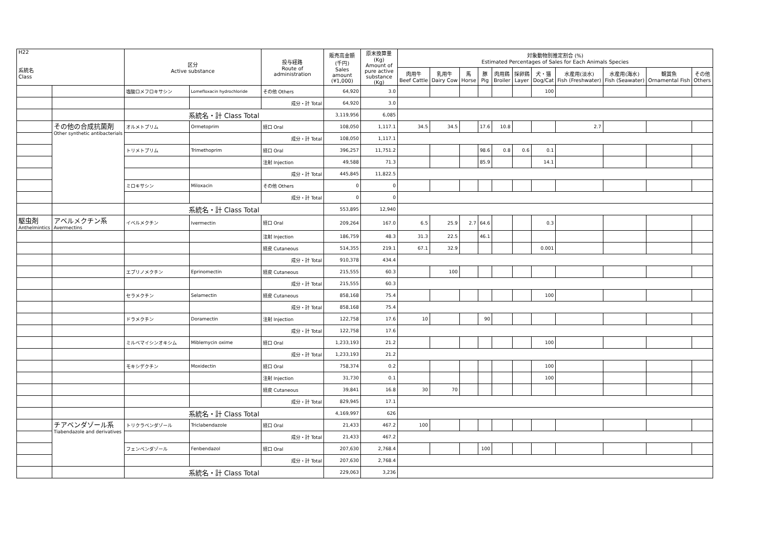| H22 系統名 Class | | 区分 Active substance | | 投与経路 Route of administration | 販売高金額 (千円) Sales amount (¥1,000) | 原末換算量 (Kg) Amount of pure active substance (Kg) | 対象動物別推定割合 (%) Estimated Percentages of Sales for Each Animals Species | | | | | | | | | | |
| --- | --- | --- | --- | --- | --- | --- | --- | --- | --- | --- | --- | --- | --- | --- | --- | --- | --- |
| | | | | | | | 肉用牛 Beef Cattle | 乳用牛 Dairy Cow | 馬 Horse | 豚 Pig | 肉用鶏 Broiler | 採卵鶏 Layer | 犬・猫 Dog/Cat | 水産用(淡水) Fish (Freshwater) | 水産用(海水) Fish (Seawater) | 観賞魚 Ornamental Fish | その他 Others |
| | | 塩酸ロメフロキサシン | Lomefloxacin hydrochloride | その他 Others | 64,920 | 3.0 | | | | | | | 100 | | | | |
| | | | | 成分・計 Total | 64,920 | 3.0 | | | | | | | | | | | |
| | | 系統名・計 Class Total | | | 3,119,956 | 6,085 | | | | | | | | | | | |
| | その他の合成抗菌剤 Other synthetic antibacterials | オルメトプリム | Ormetoprim | 経口 Oral | 108,050 | 1,117.1 | 34.5 | 34.5 | | 17.6 | 10.8 | | | 2.7 | | | |
| | | | | 成分・計 Total | 108,050 | 1,117.1 | | | | | | | | | | | |
| | | トリメトプリム | Trimethoprim | 経口 Oral | 396,257 | 11,751.2 | | | | 98.6 | 0.8 | 0.6 | 0.1 | | | | |
| | | | | 注射 Injection | 49,588 | 71.3 | | | | 85.9 | | | 14.1 | | | | |
| | | | | 成分・計 Total | 445,845 | 11,822.5 | | | | | | | | | | | |
| | | ミロキサシン | Miloxacin | その他 Others | 0 | 0 | | | | | | | | | | | |
| | | | | 成分・計 Total | 0 | 0 | | | | | | | | | | | |
| | | 系統名・計 Class Total | | | 553,895 | 12,940 | | | | | | | | | | | |
| 駆虫剤 Anthelmintics | アベルメクチン系 Avermectins | イベルメクチン | Ivermectin | 経口 Oral | 209,264 | 167.0 | 6.5 | 25.9 | 2.7 | 64.6 | | | 0.3 | | | | |
| | | | | 注射 Injection | 186,759 | 48.3 | 31.3 | 22.5 | | 46.1 | | | | | | | |
| | | | | 経皮 Cutaneous | 514,355 | 219.1 | 67.1 | 32.9 | | | | | 0.001 | | | | |
| | | | | 成分・計 Total | 910,378 | 434.4 | | | | | | | | | | | |
| | | エプリノメクチン | Eprinomectin | 経皮 Cutaneous | 215,555 | 60.3 | | 100 | | | | | | | | | |
| | | | | 成分・計 Total | 215,555 | 60.3 | | | | | | | | | | | |
| | | セラメクチン | Selamectin | 経皮 Cutaneous | 858,168 | 75.4 | | | | | | | 100 | | | | |
| | | | | 成分・計 Total | 858,168 | 75.4 | | | | | | | | | | | |
| | | ドラメクチン | Doramectin | 注射 Injection | 122,758 | 17.6 | 10 | | | 90 | | | | | | | |
| | | | | 成分・計 Total | 122,758 | 17.6 | | | | | | | | | | | |
| | | ミルベマイシンオキシム | Miblemycin oxime | 経口 Oral | 1,233,193 | 21.2 | | | | | | | 100 | | | | |
| | | | | 成分・計 Total | 1,233,193 | 21.2 | | | | | | | | | | | |
| | | モキシデクチン | Moxidectin | 経口 Oral | 758,374 | 0.2 | | | | | | | 100 | | | | |
| | | | | 注射 Injection | 31,730 | 0.1 | | | | | | | 100 | | | | |
| | | | | 経皮 Cutaneous | 39,841 | 16.8 | 30 | 70 | | | | | | | | | |
| | | | | 成分・計 Total | 829,945 | 17.1 | | | | | | | | | | | |
| | | 系統名・計 Class Total | | | 4,169,997 | 626 | | | | | | | | | | | |
| | チアベンダゾール系 Tiabendazole and derivatives | トリクラベンダゾール | Triclabendazole | 経口 Oral | 21,433 | 467.2 | 100 | | | | | | | | | | |
| | | | | 成分・計 Total | 21,433 | 467.2 | | | | | | | | | | | |
| | | フェンベンダゾール | Fenbendazol | 経口 Oral | 207,630 | 2,768.4 | | | | 100 | | | | | | | |
| | | | | 成分・計 Total | 207,630 | 2,768.4 | | | | | | | | | | | |
| | | 系統名・計 Class Total | | | 229,063 | 3,236 | | | | | | | | | | | |